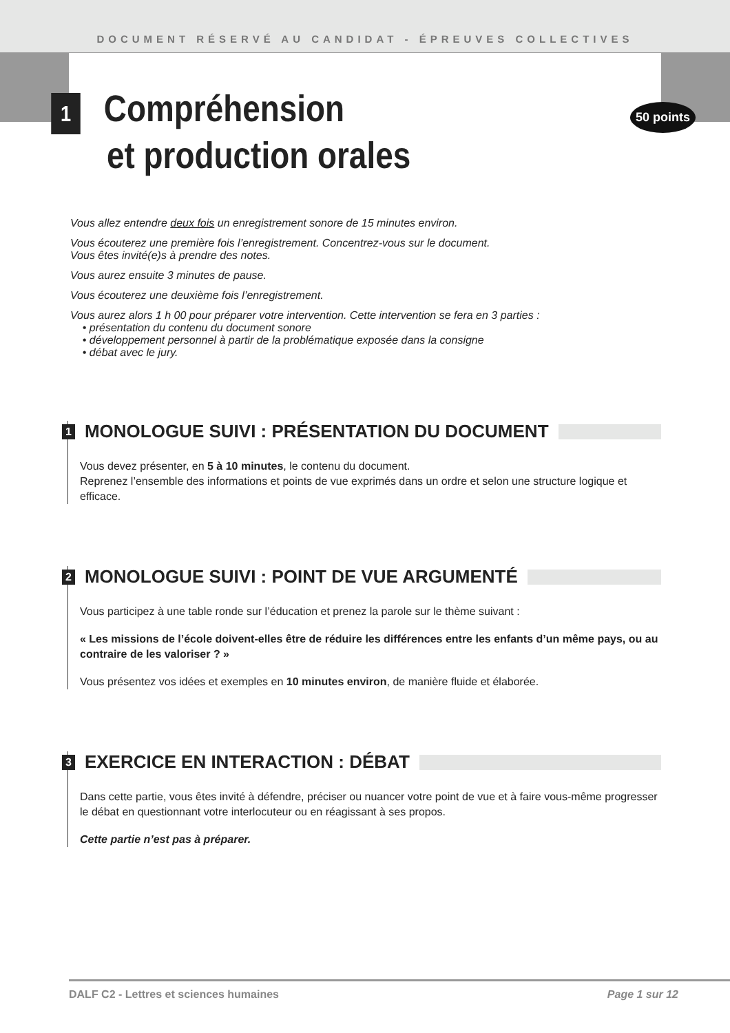DOCUMENT RÉSERVÉ AU CANDIDAT - ÉPREUVES COLLECTIVES
50 points
1 Compréhension
et production orales
Vous allez entendre deux fois un enregistrement sonore de 15 minutes environ.
Vous écouterez une première fois l’enregistrement. Concentrez-vous sur le document.
Vous êtes invité(e)s à prendre des notes.
Vous aurez ensuite 3 minutes de pause.
Vous écouterez une deuxième fois l’enregistrement.
Vous aurez alors 1 h 00 pour préparer votre intervention. Cette intervention se fera en 3 parties :
• présentation du contenu du document sonore
• développement personnel à partir de la problématique exposée dans la consigne
• débat avec le jury.
1 MONOLOGUE SUIVI : PRÉSENTATION DU DOCUMENT
Vous devez présenter, en 5 à 10 minutes, le contenu du document.
Reprenez l’ensemble des informations et points de vue exprimés dans un ordre et selon une structure logique et efficace.
2 MONOLOGUE SUIVI : POINT DE VUE ARGUMENTÉ
Vous participez à une table ronde sur l’éducation et prenez la parole sur le thème suivant :
« Les missions de l’école doivent-elles être de réduire les différences entre les enfants d’un même pays, ou au contraire de les valoriser ? »
Vous présentez vos idées et exemples en 10 minutes environ, de manière fluide et élaborée.
3 EXERCICE EN INTERACTION : DÉBAT
Dans cette partie, vous êtes invité à défendre, préciser ou nuancer votre point de vue et à faire vous-même progresser le débat en questionnant votre interlocuteur ou en réagissant à ses propos.
Cette partie n’est pas à préparer.
DALF C2 - Lettres et sciences humaines Page 1 sur 12